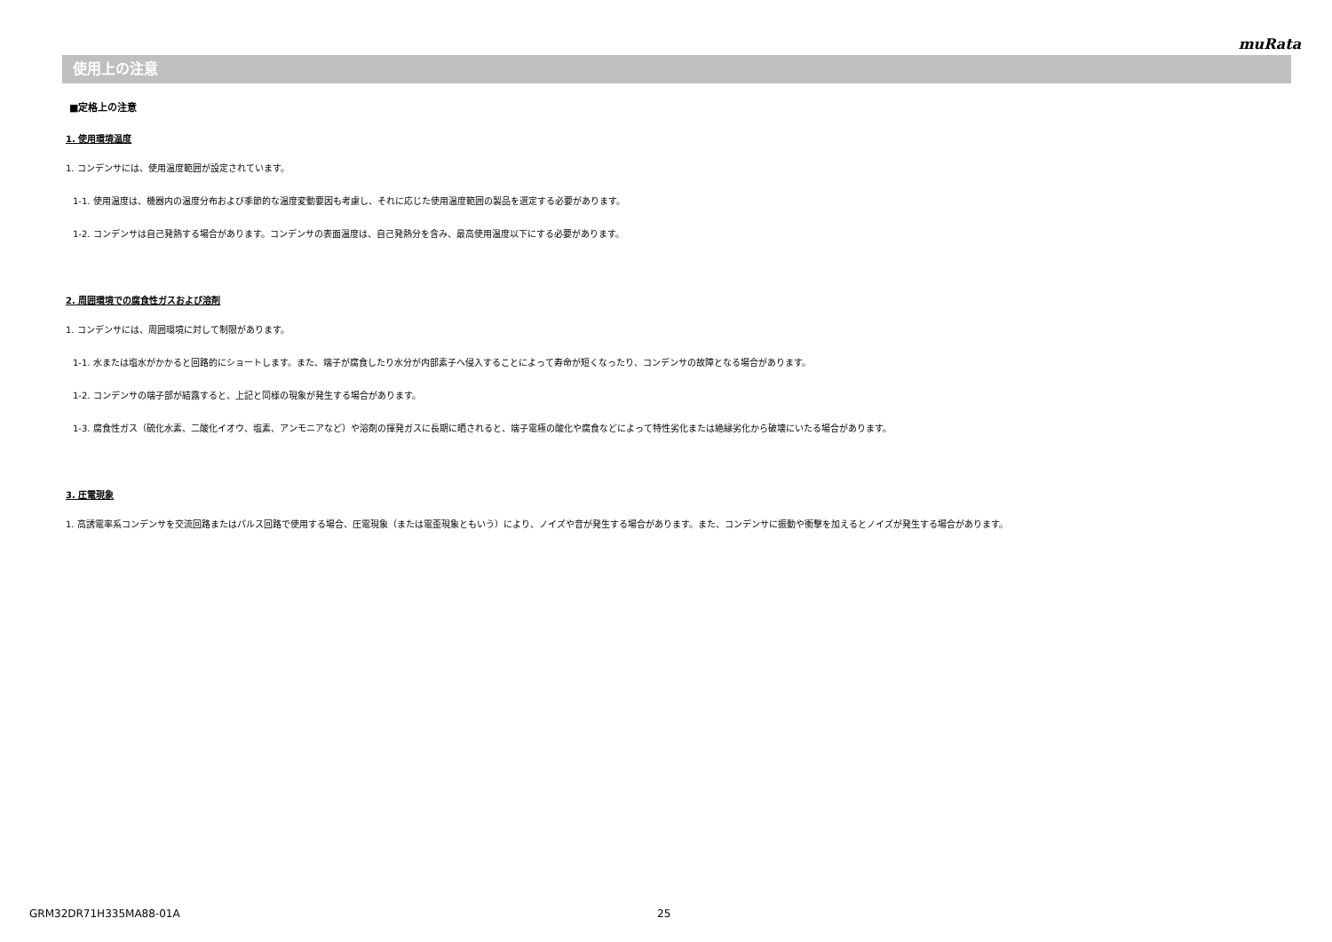muRata
使用上の注意
■定格上の注意
1. 使用環境温度
1. コンデンサには、使用温度範囲が設定されています。
1-1. 使用温度は、機器内の温度分布および季節的な温度変動要因も考慮し、それに応じた使用温度範囲の製品を選定する必要があります。
1-2. コンデンサは自己発熱する場合があります。コンデンサの表面温度は、自己発熱分を含み、最高使用温度以下にする必要があります。
2. 周囲環境での腐食性ガスおよび溶剤
1. コンデンサには、周囲環境に対して制限があります。
1-1. 水または塩水がかかると回路的にショートします。また、端子が腐食したり水分が内部素子へ侵入することによって寿命が短くなったり、コンデンサの故障となる場合があります。
1-2. コンデンサの端子部が結露すると、上記と同様の現象が発生する場合があります。
1-3. 腐食性ガス（硫化水素、二酸化イオウ、塩素、アンモニアなど）や溶剤の揮発ガスに長期に晒されると、端子電極の酸化や腐食などによって特性劣化または絶縁劣化から破壊にいたる場合があります。
3. 圧電現象
1. 高誘電率系コンデンサを交流回路またはパルス回路で使用する場合、圧電現象（または電歪現象ともいう）により、ノイズや音が発生する場合があります。また、コンデンサに振動や衝撃を加えるとノイズが発生する場合があります。
GRM32DR71H335MA88-01A 25